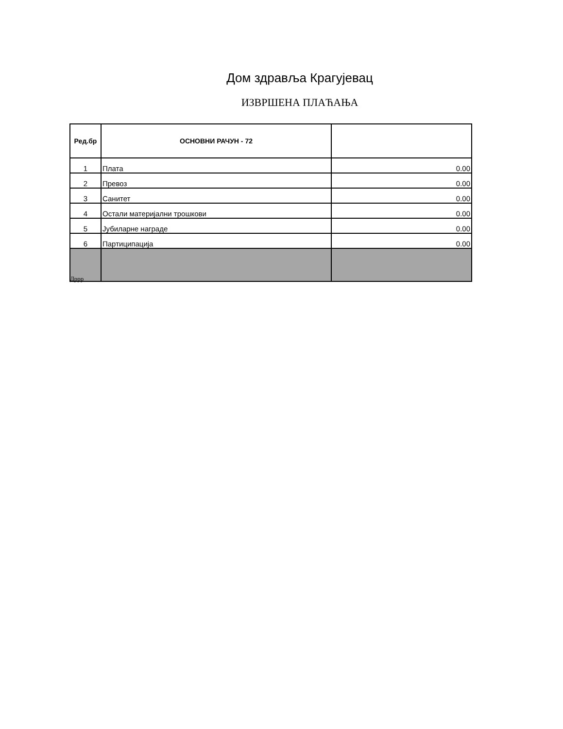Дом здравља Крагујевац
ИЗВРШЕНА ПЛАЋАЊА
| Ред.бр | ОСНОВНИ РАЧУН - 72 | |
| --- | --- | --- |
| 1 | Плата | 0.00 |
| 2 | Превоз | 0.00 |
| 3 | Санитет | 0.00 |
| 4 | Остали материјални трошкови | 0.00 |
| 5 | Јубиларне награде | 0.00 |
| 6 | Партиципација | 0.00 |
Дррр